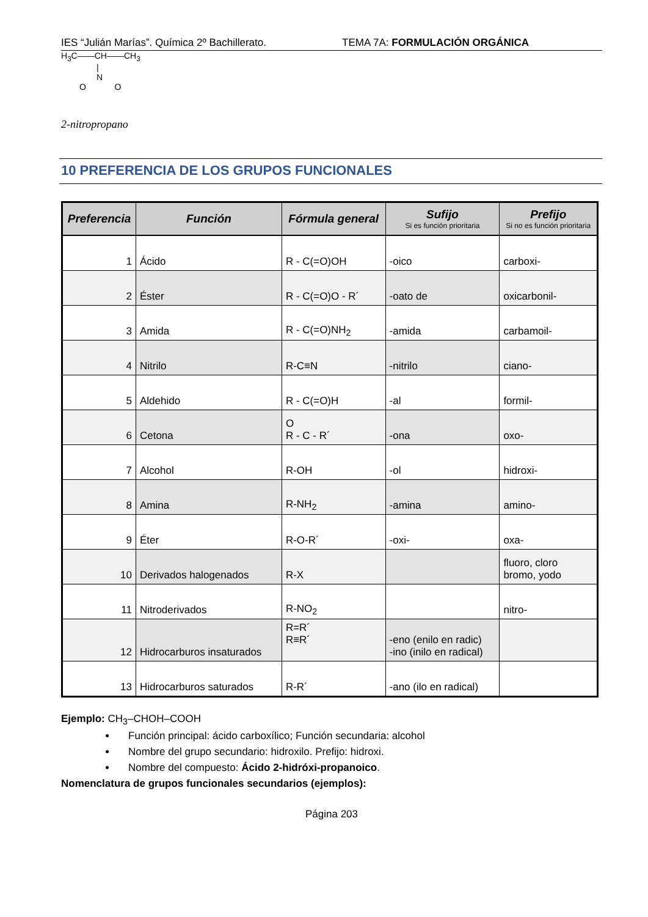IES “Julián Marías”. Química 2º Bachillerato. TEMA 7A: FORMULACIÓN ORGÁNICA
H<sub>3</sub>C——CH——CH<sub>3</sub>
|
N
O O
2-nitropropano
10 PREFERENCIA DE LOS GRUPOS FUNCIONALES
| Preferencia | Función | Fórmula general | Sufijo Si es función prioritaria | Prefijo Si no es función prioritaria |
| --- | --- | --- | --- | --- |
| 1 | Ácido | R - C(=O)OH | -oico | carboxi- |
| 2 | Éster | R - C(=O)O - R´ | -oato de | oxicarbonil- |
| 3 | Amida | R - C(=O)NH<sub>2</sub> | -amida | carbamoil- |
| 4 | Nitrilo | R-C≡N | -nitrilo | ciano- |
| 5 | Aldehido | R - C(=O)H | -al | formil- |
| 6 | Cetona | O R - C - R´ | -ona | oxo- |
| 7 | Alcohol | R-OH | -ol | hidroxi- |
| 8 | Amina | R-NH<sub>2</sub> | -amina | amino- |
| 9 | Éter | R-O-R´ | -oxi- | oxa- |
| 10 | Derivados halogenados | R-X | | fluoro, cloro bromo, yodo |
| 11 | Nitroderivados | R-NO<sub>2</sub> | | nitro- |
| 12 | Hidrocarburos insaturados | R=R´ R≡R´ | -eno (enilo en radic) -ino (inilo en radical) | |
| 13 | Hidrocarburos saturados | R-R´ | -ano (ilo en radical) | |
Ejemplo: CH<sub>3</sub>–CHOH–COOH
Función principal: ácido carboxílico; Función secundaria: alcohol
Nombre del grupo secundario: hidroxilo. Prefijo: hidroxi.
Nombre del compuesto: Ácido 2-hidróxi-propanoico.
Nomenclatura de grupos funcionales secundarios (ejemplos):
Página 203